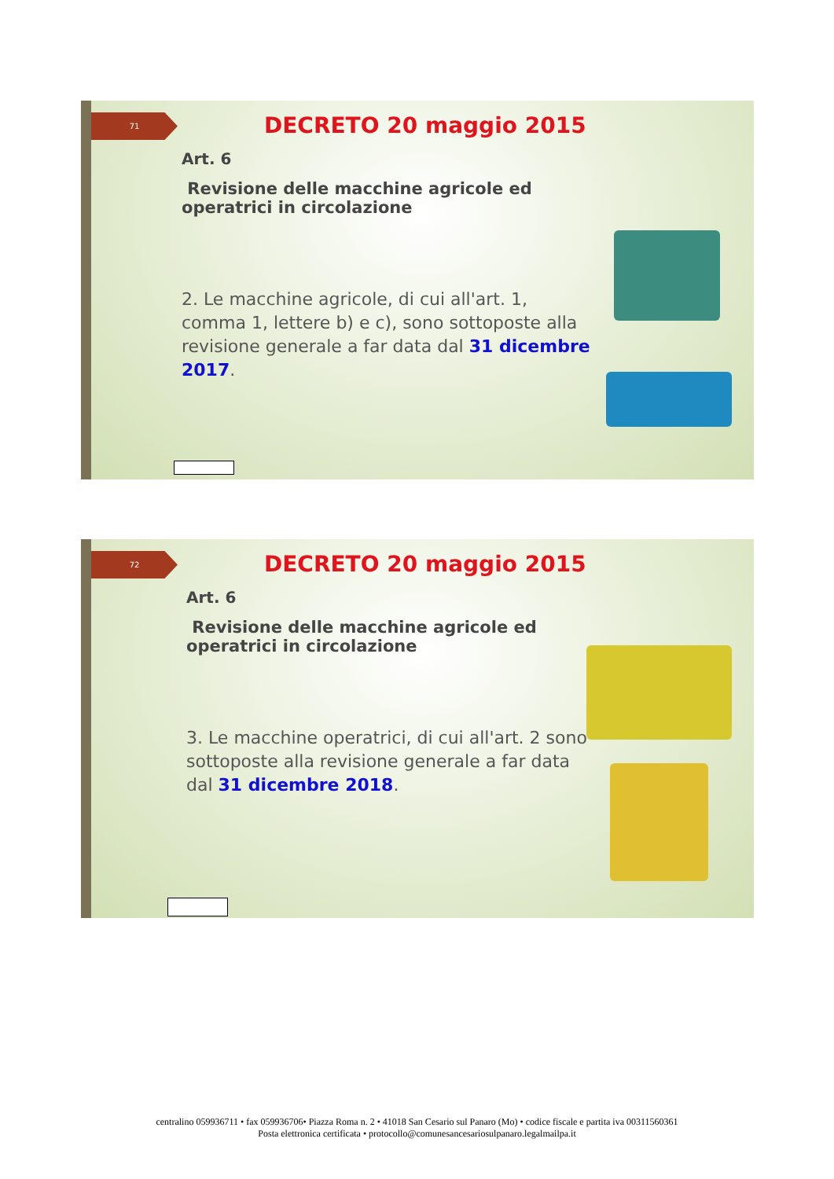71 DECRETO 20 maggio 2015
Art. 6
Revisione delle macchine agricole ed operatrici in circolazione
2. Le macchine agricole, di cui all'art. 1, comma 1, lettere b) e c), sono sottoposte alla revisione generale a far data dal 31 dicembre 2017.
72 DECRETO 20 maggio 2015
Art. 6
Revisione delle macchine agricole ed operatrici in circolazione
3. Le macchine operatrici, di cui all'art. 2 sono sottoposte alla revisione generale a far data dal 31 dicembre 2018.
centralino 059936711 • fax 059936706• Piazza Roma n. 2 • 41018 San Cesario sul Panaro (Mo) • codice fiscale e partita iva 00311560361
Posta elettronica certificata • protocollo@comunesancesariosulpanaro.legalmailpa.it